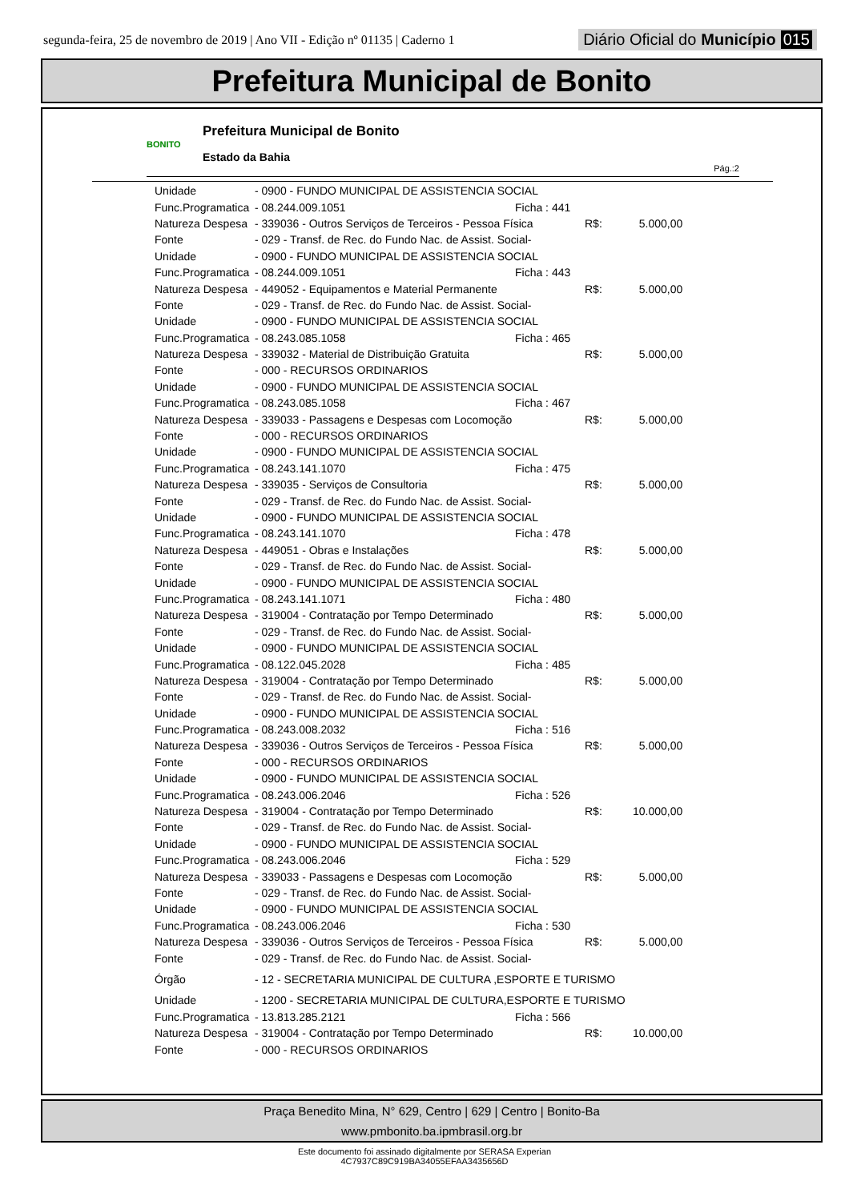segunda-feira, 25 de novembro de 2019 | Ano VII - Edição nº 01135 | Caderno 1 Diário Oficial do Município 015
Prefeitura Municipal de Bonito
BONITO
Prefeitura Municipal de Bonito
Estado da Bahia
Pág.:2
| Unidade | - 0900 - FUNDO MUNICIPAL DE ASSISTENCIA SOCIAL | | | |
| Func.Programatica | - 08.244.009.1051 | Ficha : 441 | | |
| Natureza Despesa | - 339036 - Outros Serviços de Terceiros - Pessoa Física | | R$: | 5.000,00 |
| Fonte | - 029 - Transf. de Rec. do Fundo Nac. de Assist. Social- | | | |
| Unidade | - 0900 - FUNDO MUNICIPAL DE ASSISTENCIA SOCIAL | | | |
| Func.Programatica | - 08.244.009.1051 | Ficha : 443 | | |
| Natureza Despesa | - 449052 - Equipamentos e Material Permanente | | R$: | 5.000,00 |
| Fonte | - 029 - Transf. de Rec. do Fundo Nac. de Assist. Social- | | | |
| Unidade | - 0900 - FUNDO MUNICIPAL DE ASSISTENCIA SOCIAL | | | |
| Func.Programatica | - 08.243.085.1058 | Ficha : 465 | | |
| Natureza Despesa | - 339032 - Material de Distribuição Gratuita | | R$: | 5.000,00 |
| Fonte | - 000 - RECURSOS ORDINARIOS | | | |
| Unidade | - 0900 - FUNDO MUNICIPAL DE ASSISTENCIA SOCIAL | | | |
| Func.Programatica | - 08.243.085.1058 | Ficha : 467 | | |
| Natureza Despesa | - 339033 - Passagens e Despesas com Locomoção | | R$: | 5.000,00 |
| Fonte | - 000 - RECURSOS ORDINARIOS | | | |
| Unidade | - 0900 - FUNDO MUNICIPAL DE ASSISTENCIA SOCIAL | | | |
| Func.Programatica | - 08.243.141.1070 | Ficha : 475 | | |
| Natureza Despesa | - 339035 - Serviços de Consultoria | | R$: | 5.000,00 |
| Fonte | - 029 - Transf. de Rec. do Fundo Nac. de Assist. Social- | | | |
| Unidade | - 0900 - FUNDO MUNICIPAL DE ASSISTENCIA SOCIAL | | | |
| Func.Programatica | - 08.243.141.1070 | Ficha : 478 | | |
| Natureza Despesa | - 449051 - Obras e Instalações | | R$: | 5.000,00 |
| Fonte | - 029 - Transf. de Rec. do Fundo Nac. de Assist. Social- | | | |
| Unidade | - 0900 - FUNDO MUNICIPAL DE ASSISTENCIA SOCIAL | | | |
| Func.Programatica | - 08.243.141.1071 | Ficha : 480 | | |
| Natureza Despesa | - 319004 - Contratação por Tempo Determinado | | R$: | 5.000,00 |
| Fonte | - 029 - Transf. de Rec. do Fundo Nac. de Assist. Social- | | | |
| Unidade | - 0900 - FUNDO MUNICIPAL DE ASSISTENCIA SOCIAL | | | |
| Func.Programatica | - 08.122.045.2028 | Ficha : 485 | | |
| Natureza Despesa | - 319004 - Contratação por Tempo Determinado | | R$: | 5.000,00 |
| Fonte | - 029 - Transf. de Rec. do Fundo Nac. de Assist. Social- | | | |
| Unidade | - 0900 - FUNDO MUNICIPAL DE ASSISTENCIA SOCIAL | | | |
| Func.Programatica | - 08.243.008.2032 | Ficha : 516 | | |
| Natureza Despesa | - 339036 - Outros Serviços de Terceiros - Pessoa Física | | R$: | 5.000,00 |
| Fonte | - 000 - RECURSOS ORDINARIOS | | | |
| Unidade | - 0900 - FUNDO MUNICIPAL DE ASSISTENCIA SOCIAL | | | |
| Func.Programatica | - 08.243.006.2046 | Ficha : 526 | | |
| Natureza Despesa | - 319004 - Contratação por Tempo Determinado | | R$: | 10.000,00 |
| Fonte | - 029 - Transf. de Rec. do Fundo Nac. de Assist. Social- | | | |
| Unidade | - 0900 - FUNDO MUNICIPAL DE ASSISTENCIA SOCIAL | | | |
| Func.Programatica | - 08.243.006.2046 | Ficha : 529 | | |
| Natureza Despesa | - 339033 - Passagens e Despesas com Locomoção | | R$: | 5.000,00 |
| Fonte | - 029 - Transf. de Rec. do Fundo Nac. de Assist. Social- | | | |
| Unidade | - 0900 - FUNDO MUNICIPAL DE ASSISTENCIA SOCIAL | | | |
| Func.Programatica | - 08.243.006.2046 | Ficha : 530 | | |
| Natureza Despesa | - 339036 - Outros Serviços de Terceiros - Pessoa Física | | R$: | 5.000,00 |
| Fonte | - 029 - Transf. de Rec. do Fundo Nac. de Assist. Social- | | | |
| Órgão | - 12 - SECRETARIA MUNICIPAL DE CULTURA ,ESPORTE E TURISMO | | | |
| Unidade | - 1200 - SECRETARIA MUNICIPAL DE CULTURA,ESPORTE E TURISMO | | | |
| Func.Programatica | - 13.813.285.2121 | Ficha : 566 | | |
| Natureza Despesa | - 319004 - Contratação por Tempo Determinado | | R$: | 10.000,00 |
| Fonte | - 000 - RECURSOS ORDINARIOS | | | |
Praça Benedito Mina, N° 629, Centro | 629 | Centro | Bonito-Ba
www.pmbonito.ba.ipmbrasil.org.br
Este documento foi assinado digitalmente por SERASA Experian
4C7937C89C919BA34055EFAA3435656D